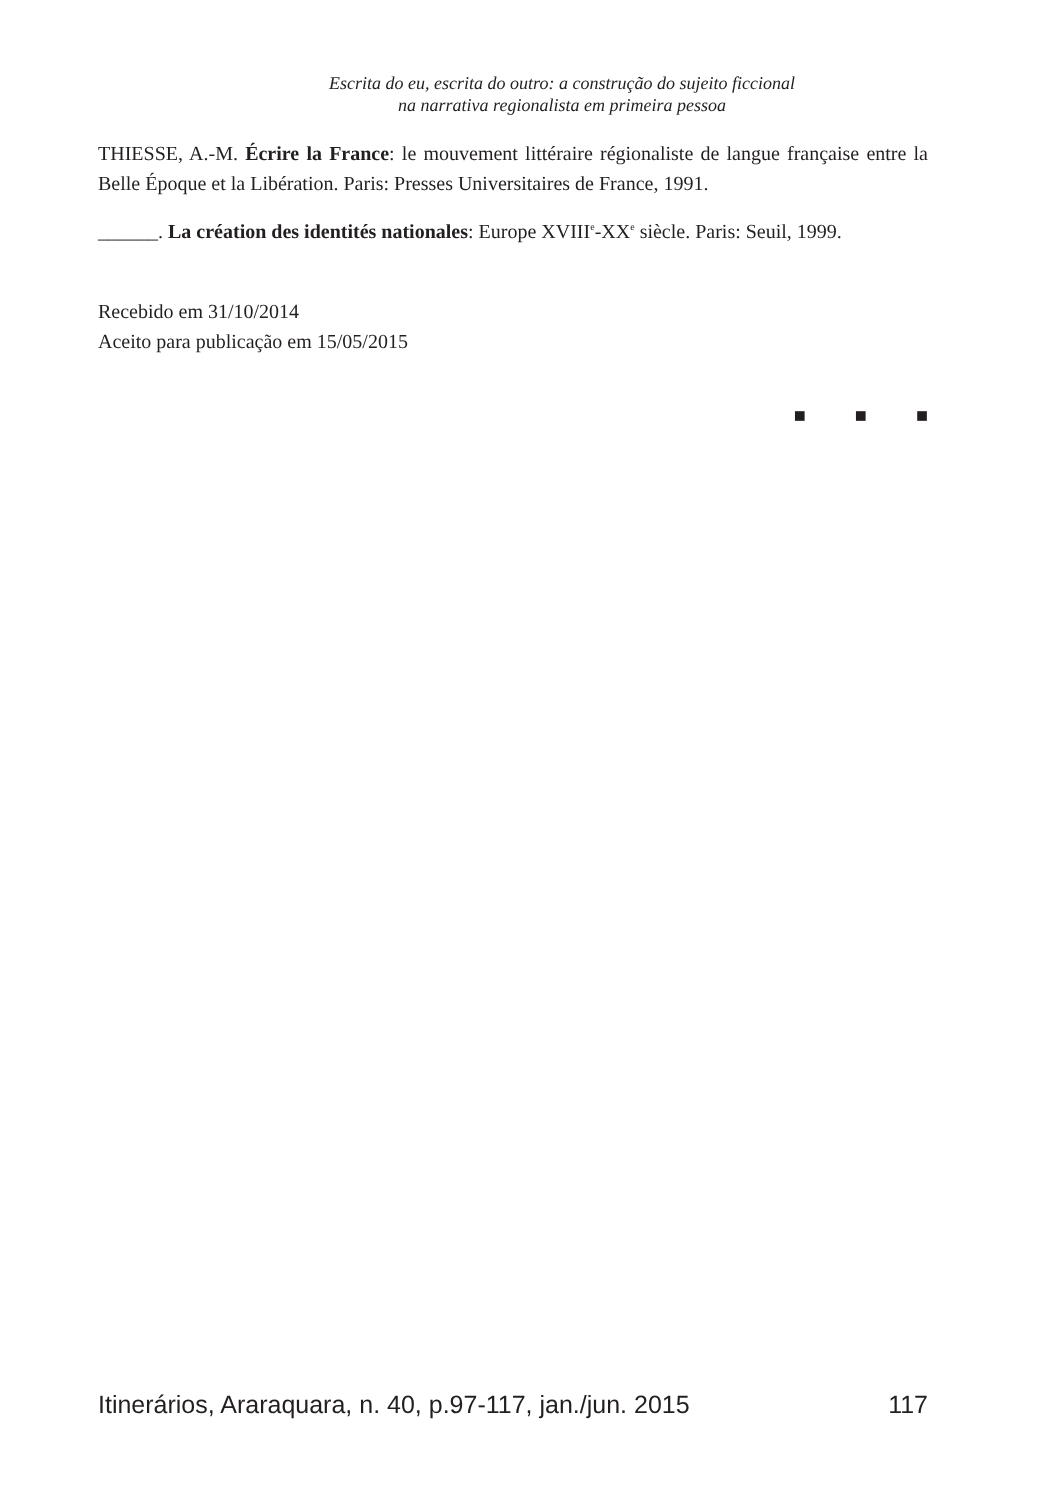Escrita do eu, escrita do outro: a construção do sujeito ficcional
na narrativa regionalista em primeira pessoa
THIESSE, A.-M. Écrire la France: le mouvement littéraire régionaliste de langue française entre la Belle Époque et la Libération. Paris: Presses Universitaires de France, 1991.
______. La création des identités nationales: Europe XVIII<sup>e</sup>-XX<sup>e</sup> siècle. Paris: Seuil, 1999.
Recebido em 31/10/2014
Aceito para publicação em 15/05/2015
■ ■ ■
Itinerários, Araraquara, n. 40, p.97-117, jan./jun. 2015 117